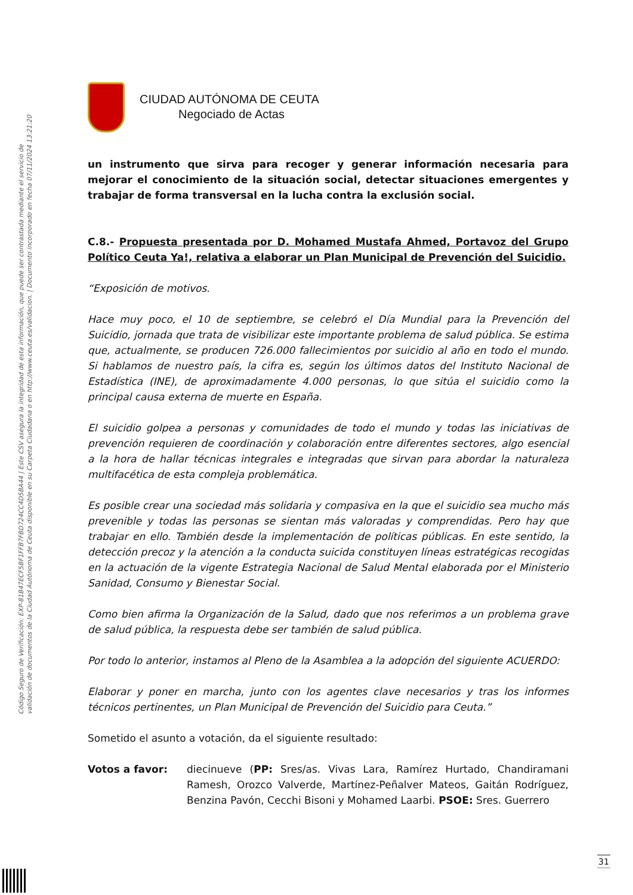Código Seguro de Verificación: EXP-81B47ECF5BF1FFB7FBD724CC4D5BA44 | Este CSV asegura la integridad de esta información, que puede ser contrastada mediante el servicio de
validación de documentos de la Ciudad Autónoma de Ceuta disponible en su Carpeta Ciudadana o en http://www.ceuta.es/validacion. | Documento incorporado en fecha 07/11/2024 13:21:20
CIUDAD AUTÓNOMA DE CEUTA
Negociado de Actas
un instrumento que sirva para recoger y generar información necesaria para mejorar el conocimiento de la situación social, detectar situaciones emergentes y trabajar de forma transversal en la lucha contra la exclusión social.
C.8.- Propuesta presentada por D. Mohamed Mustafa Ahmed, Portavoz del Grupo Político Ceuta Ya!, relativa a elaborar un Plan Municipal de Prevención del Suicidio.
“Exposición de motivos.
Hace muy poco, el 10 de septiembre, se celebró el Día Mundial para la Prevención del Suicidio, jornada que trata de visibilizar este importante problema de salud pública. Se estima que, actualmente, se producen 726.000 fallecimientos por suicidio al año en todo el mundo. Si hablamos de nuestro país, la cifra es, según los últimos datos del Instituto Nacional de Estadística (INE), de aproximadamente 4.000 personas, lo que sitúa el suicidio como la principal causa externa de muerte en España.
El suicidio golpea a personas y comunidades de todo el mundo y todas las iniciativas de prevención requieren de coordinación y colaboración entre diferentes sectores, algo esencial a la hora de hallar técnicas integrales e integradas que sirvan para abordar la naturaleza multifacética de esta compleja problemática.
Es posible crear una sociedad más solidaria y compasiva en la que el suicidio sea mucho más prevenible y todas las personas se sientan más valoradas y comprendidas. Pero hay que trabajar en ello. También desde la implementación de políticas públicas. En este sentido, la detección precoz y la atención a la conducta suicida constituyen líneas estratégicas recogidas en la actuación de la vigente Estrategia Nacional de Salud Mental elaborada por el Ministerio Sanidad, Consumo y Bienestar Social.
Como bien afirma la Organización de la Salud, dado que nos referimos a un problema grave de salud pública, la respuesta debe ser también de salud pública.
Por todo lo anterior, instamos al Pleno de la Asamblea a la adopción del siguiente ACUERDO:
Elaborar y poner en marcha, junto con los agentes clave necesarios y tras los informes técnicos pertinentes, un Plan Municipal de Prevención del Suicidio para Ceuta.”
Sometido el asunto a votación, da el siguiente resultado:
Votos a favor: diecinueve (PP: Sres/as. Vivas Lara, Ramírez Hurtado, Chandiramani Ramesh, Orozco Valverde, Martínez-Peñalver Mateos, Gaitán Rodríguez, Benzina Pavón, Cecchi Bisoni y Mohamed Laarbi. PSOE: Sres. Guerrero
31